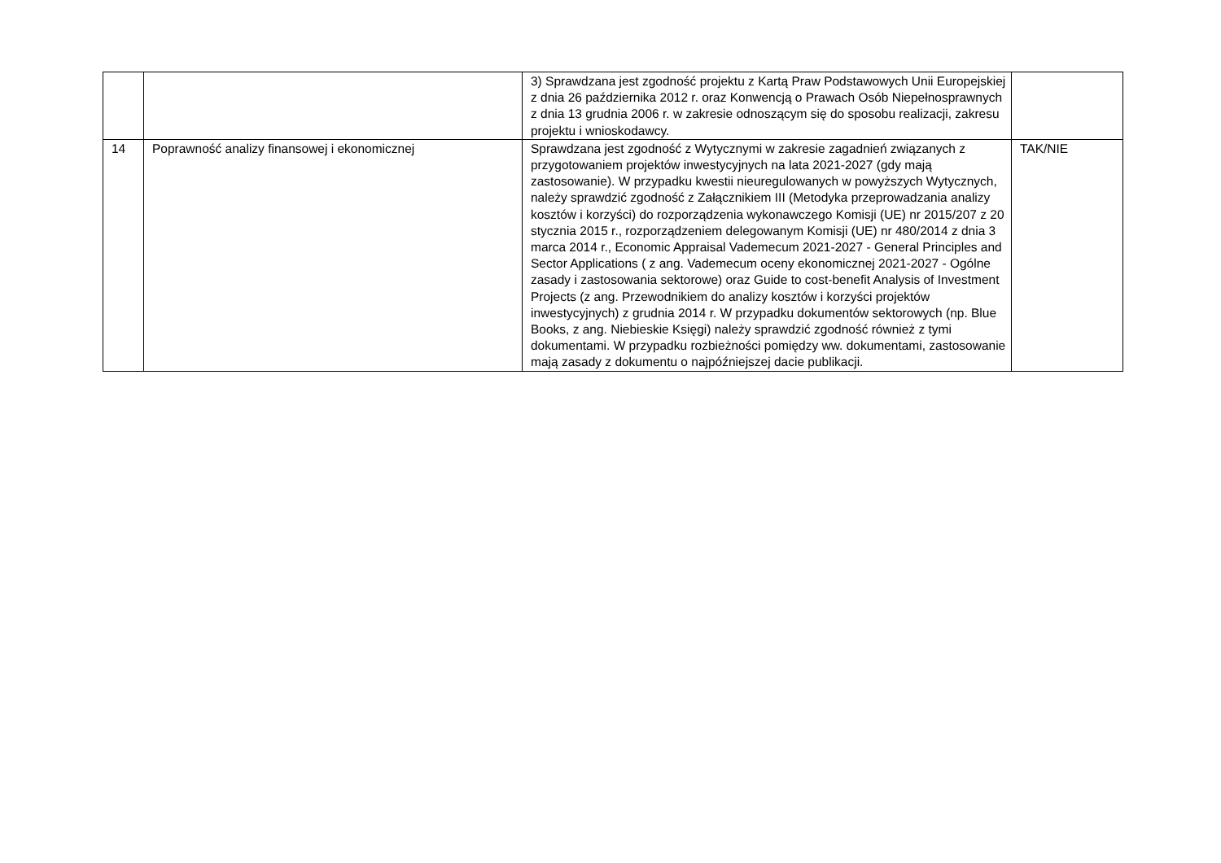| | | 3) Sprawdzana jest zgodność projektu z Kartą Praw Podstawowych Unii Europejskiej z dnia 26 października 2012 r. oraz Konwencją o Prawach Osób Niepełnosprawnych z dnia 13 grudnia 2006 r. w zakresie odnoszącym się do sposobu realizacji, zakresu projektu i wnioskodawcy. | |
| 14 | Poprawność analizy finansowej i ekonomicznej | Sprawdzana jest zgodność z Wytycznymi w zakresie zagadnień związanych z przygotowaniem projektów inwestycyjnych na lata 2021-2027 (gdy mają zastosowanie). W przypadku kwestii nieuregulowanych w powyższych Wytycznych, należy sprawdzić zgodność z Załącznikiem III (Metodyka przeprowadzania analizy kosztów i korzyści) do rozporządzenia wykonawczego Komisji (UE) nr 2015/207 z 20 stycznia 2015 r., rozporządzeniem delegowanym Komisji (UE) nr 480/2014 z dnia 3 marca 2014 r., Economic Appraisal Vademecum 2021-2027 - General Principles and Sector Applications ( z ang. Vademecum oceny ekonomicznej 2021-2027 - Ogólne zasady i zastosowania sektorowe) oraz Guide to cost-benefit Analysis of Investment Projects (z ang. Przewodnikiem do analizy kosztów i korzyści projektów inwestycyjnych) z grudnia 2014 r. W przypadku dokumentów sektorowych (np. Blue Books, z ang. Niebieskie Księgi) należy sprawdzić zgodność również z tymi dokumentami. W przypadku rozbieżności pomiędzy ww. dokumentami, zastosowanie mają zasady z dokumentu o najpóźniejszej dacie publikacji. | TAK/NIE |